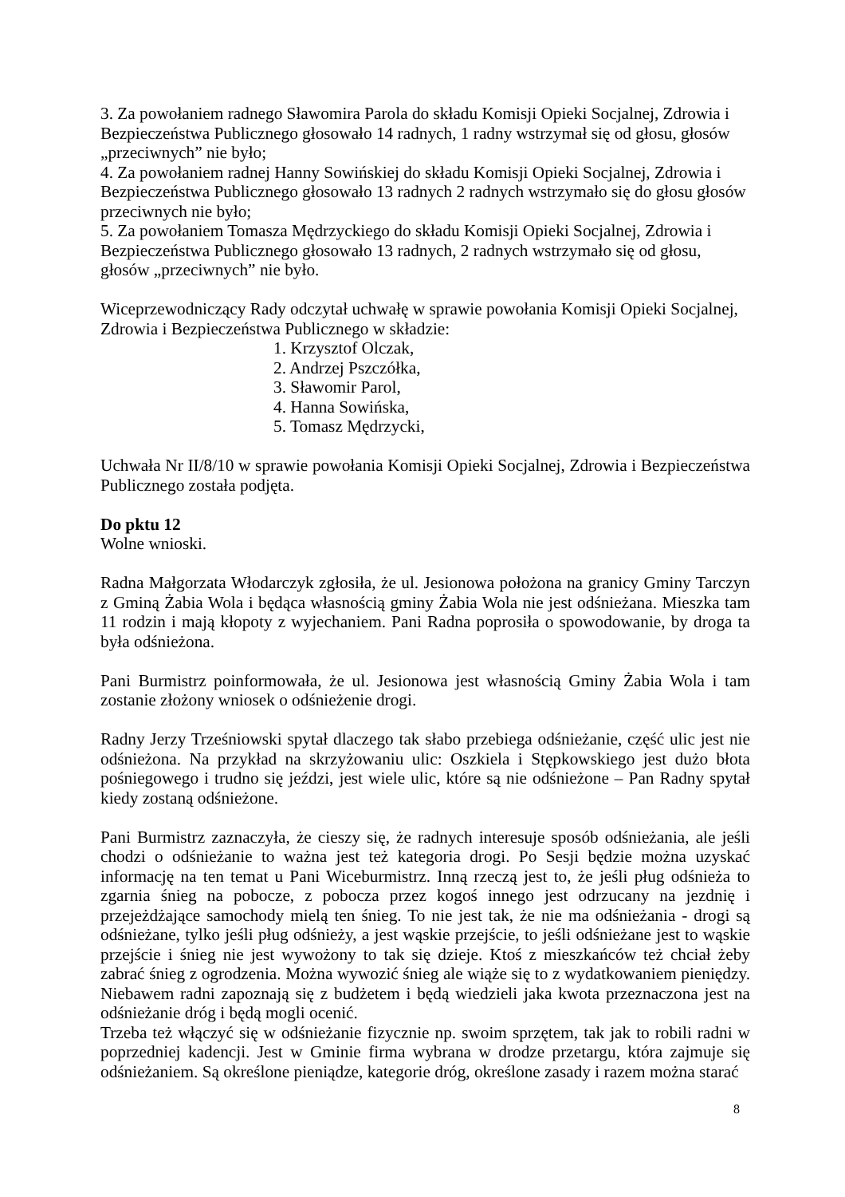3. Za powołaniem radnego Sławomira Parola do składu Komisji Opieki Socjalnej, Zdrowia i Bezpieczeństwa Publicznego głosowało 14 radnych, 1 radny wstrzymał się od głosu, głosów „przeciwnych” nie było;
4. Za powołaniem radnej Hanny Sowińskiej do składu Komisji Opieki Socjalnej, Zdrowia i Bezpieczeństwa Publicznego głosowało 13 radnych 2 radnych wstrzymało się do głosu głosów przeciwnych nie było;
5. Za powołaniem Tomasza Mędrzyckiego do składu Komisji Opieki Socjalnej, Zdrowia i Bezpieczeństwa Publicznego głosowało 13 radnych, 2 radnych wstrzymało się od głosu, głosów „przeciwnych” nie było.
Wiceprzewodniczący Rady odczytał uchwałę w sprawie powołania Komisji Opieki Socjalnej, Zdrowia i Bezpieczeństwa Publicznego w składzie:
1. Krzysztof Olczak,
2. Andrzej Pszczółka,
3. Sławomir Parol,
4. Hanna Sowińska,
5. Tomasz Mędrzycki,
Uchwała Nr II/8/10 w sprawie powołania Komisji Opieki Socjalnej, Zdrowia i Bezpieczeństwa Publicznego została podjęta.
Do pktu 12
Wolne wnioski.
Radna Małgorzata Włodarczyk zgłosiła, że ul. Jesionowa położona na granicy Gminy Tarczyn z Gminą Żabia Wola i będąca własnością gminy Żabia Wola nie jest odśnieżana. Mieszka tam 11 rodzin i mają kłopoty z wyjechaniem. Pani Radna poprosiła o spowodowanie, by droga ta była odśnieżona.
Pani Burmistrz poinformowała, że ul. Jesionowa jest własnością Gminy Żabia Wola i tam zostanie złożony wniosek o odśnieżenie drogi.
Radny Jerzy Trześniowski spytał dlaczego tak słabo przebiega odśnieżanie, część ulic jest nie odśnieżona. Na przykład na skrzyżowaniu ulic: Oszkiela i Stępkowskiego jest dużo błota pośniegowego i trudno się jeździ, jest wiele ulic, które są nie odśnieżone – Pan Radny spytał kiedy zostaną odśnieżone.
Pani Burmistrz zaznaczyła, że cieszy się, że radnych interesuje sposób odśnieżania, ale jeśli chodzi o odśnieżanie to ważna jest też kategoria drogi. Po Sesji będzie można uzyskać informację na ten temat u Pani Wiceburmistrz. Inną rzeczą jest to, że jeśli pług odśnieża to zgarnia śnieg na pobocze, z pobocza przez kogoś innego jest odrzucany na jezdnię i przejeżdżające samochody mielą ten śnieg. To nie jest tak, że nie ma odśnieżania - drogi są odśnieżane, tylko jeśli pług odśnieży, a jest wąskie przejście, to jeśli odśnieżane jest to wąskie przejście i śnieg nie jest wywożony to tak się dzieje. Ktoś z mieszkańców też chciał żeby zabrać śnieg z ogrodzenia. Można wywozić śnieg ale wiąże się to z wydatkowaniem pieniędzy. Niebawem radni zapoznają się z budżetem i będą wiedzieli jaka kwota przeznaczona jest na odśnieżanie dróg i będą mogli ocenić.
Trzeba też włączyć się w odśnieżanie fizycznie np. swoim sprzętem, tak jak to robili radni w poprzedniej kadencji. Jest w Gminie firma wybrana w drodze przetargu, która zajmuje się odśnieżaniem. Są określone pieniądze, kategorie dróg, określone zasady i razem można starać
8